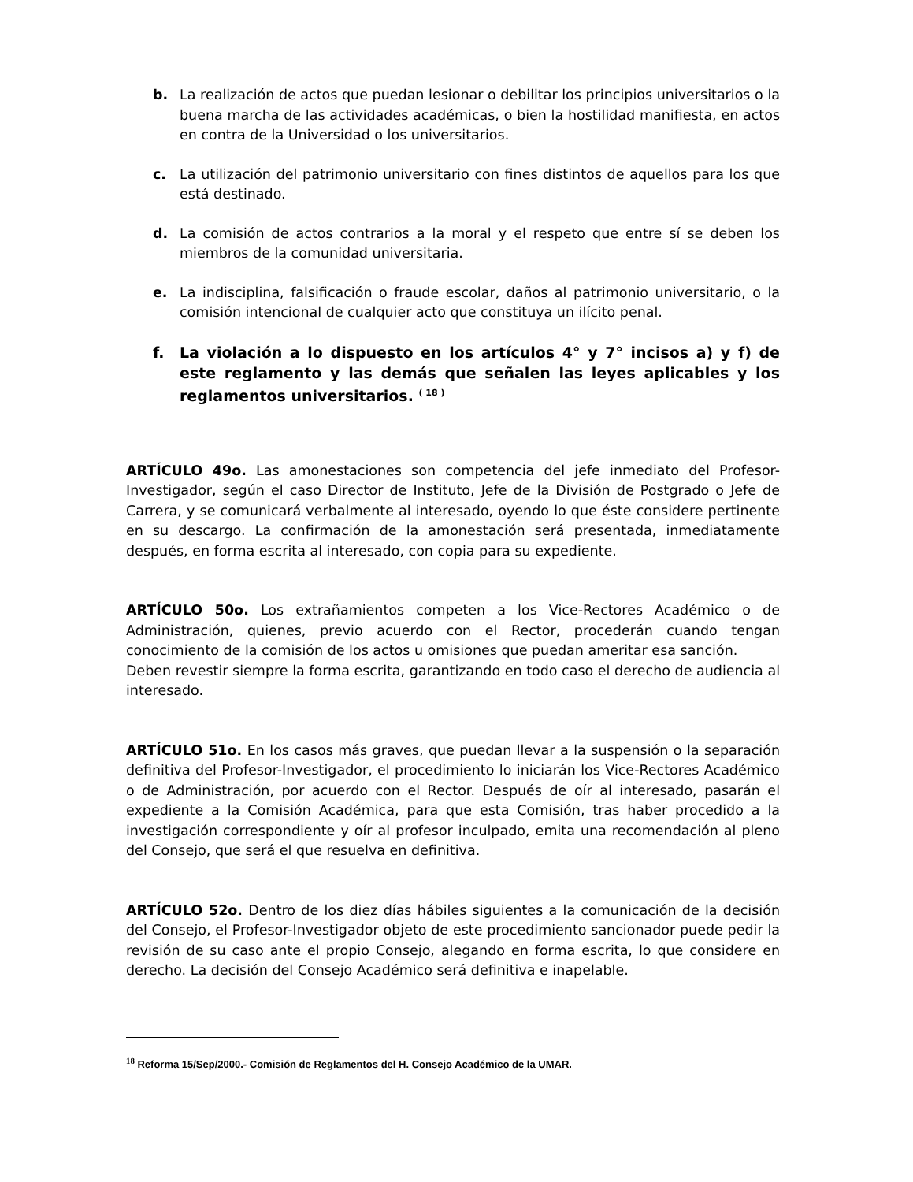b. La realización de actos que puedan lesionar o debilitar los principios universitarios o la buena marcha de las actividades académicas, o bien la hostilidad manifiesta, en actos en contra de la Universidad o los universitarios.
c. La utilización del patrimonio universitario con fines distintos de aquellos para los que está destinado.
d. La comisión de actos contrarios a la moral y el respeto que entre sí se deben los miembros de la comunidad universitaria.
e. La indisciplina, falsificación o fraude escolar, daños al patrimonio universitario, o la comisión intencional de cualquier acto que constituya un ilícito penal.
f. La violación a lo dispuesto en los artículos 4° y 7° incisos a) y f) de este reglamento y las demás que señalen las leyes aplicables y los reglamentos universitarios. <sup>( 18 )</sup>
ARTÍCULO 49o. Las amonestaciones son competencia del jefe inmediato del Profesor-Investigador, según el caso Director de Instituto, Jefe de la División de Postgrado o Jefe de Carrera, y se comunicará verbalmente al interesado, oyendo lo que éste considere pertinente en su descargo. La confirmación de la amonestación será presentada, inmediatamente después, en forma escrita al interesado, con copia para su expediente.
ARTÍCULO 50o. Los extrañamientos competen a los Vice-Rectores Académico o de Administración, quienes, previo acuerdo con el Rector, procederán cuando tengan conocimiento de la comisión de los actos u omisiones que puedan ameritar esa sanción.
Deben revestir siempre la forma escrita, garantizando en todo caso el derecho de audiencia al interesado.
ARTÍCULO 51o. En los casos más graves, que puedan llevar a la suspensión o la separación definitiva del Profesor-Investigador, el procedimiento lo iniciarán los Vice-Rectores Académico o de Administración, por acuerdo con el Rector. Después de oír al interesado, pasarán el expediente a la Comisión Académica, para que esta Comisión, tras haber procedido a la investigación correspondiente y oír al profesor inculpado, emita una recomendación al pleno del Consejo, que será el que resuelva en definitiva.
ARTÍCULO 52o. Dentro de los diez días hábiles siguientes a la comunicación de la decisión del Consejo, el Profesor-Investigador objeto de este procedimiento sancionador puede pedir la revisión de su caso ante el propio Consejo, alegando en forma escrita, lo que considere en derecho. La decisión del Consejo Académico será definitiva e inapelable.
<sup>18</sup> Reforma 15/Sep/2000.- Comisión de Reglamentos del H. Consejo Académico de la UMAR.